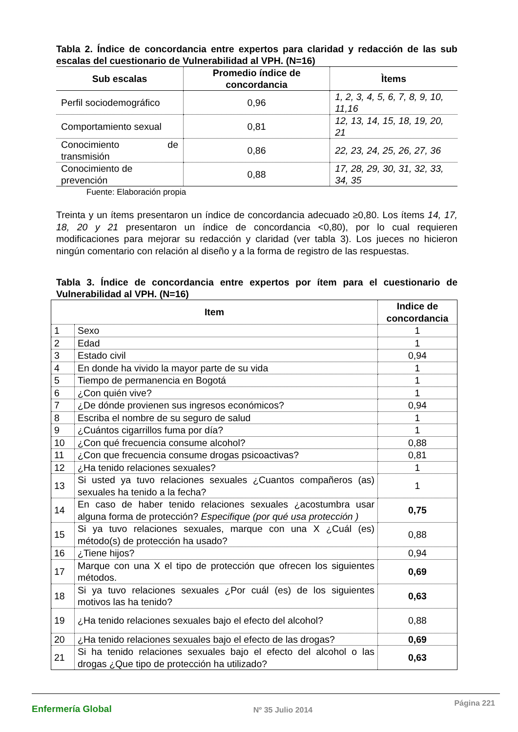Tabla 2. Índice de concordancia entre expertos para claridad y redacción de las sub escalas del cuestionario de Vulnerabilidad al VPH. (N=16)
| Sub escalas | Promedio índice de concordancia | Ìtems |
| --- | --- | --- |
| Perfil sociodemográfico | 0,96 | 1, 2, 3, 4, 5, 6, 7, 8, 9, 10, 11,16 |
| Comportamiento sexual | 0,81 | 12, 13, 14, 15, 18, 19, 20, 21 |
| Conocimiento de transmisión | 0,86 | 22, 23, 24, 25, 26, 27, 36 |
| Conocimiento de prevención | 0,88 | 17, 28, 29, 30, 31, 32, 33, 34, 35 |
Fuente: Elaboración propia
Treinta y un ítems presentaron un índice de concordancia adecuado ≥0,80. Los ítems 14, 17, 18, 20 y 21 presentaron un índice de concordancia <0,80), por lo cual requieren modificaciones para mejorar su redacción y claridad (ver tabla 3). Los jueces no hicieron ningún comentario con relación al diseño y a la forma de registro de las respuestas.
Tabla 3. Índice de concordancia entre expertos por ítem para el cuestionario de Vulnerabilidad al VPH. (N=16)
| Item | | Indice de concordancia |
| --- | --- | --- |
| 1 | Sexo | 1 |
| 2 | Edad | 1 |
| 3 | Estado civil | 0,94 |
| 4 | En donde ha vivido la mayor parte de su vida | 1 |
| 5 | Tiempo de permanencia en Bogotá | 1 |
| 6 | ¿Con quién vive? | 1 |
| 7 | ¿De dónde provienen sus ingresos económicos? | 0,94 |
| 8 | Escriba el nombre de su seguro de salud | 1 |
| 9 | ¿Cuántos cigarrillos fuma por día? | 1 |
| 10 | ¿Con qué frecuencia consume alcohol? | 0,88 |
| 11 | ¿Con que frecuencia consume drogas psicoactivas? | 0,81 |
| 12 | ¿Ha tenido relaciones sexuales? | 1 |
| 13 | Si usted ya tuvo relaciones sexuales ¿Cuantos compañeros (as) sexuales ha tenido a la fecha? | 1 |
| 14 | En caso de haber tenido relaciones sexuales ¿acostumbra usar alguna forma de protección? Especifique (por qué usa protección ) | 0,75 |
| 15 | Si ya tuvo relaciones sexuales, marque con una X ¿Cuál (es) método(s) de protección ha usado? | 0,88 |
| 16 | ¿Tiene hijos? | 0,94 |
| 17 | Marque con una X el tipo de protección que ofrecen los siguientes métodos. | 0,69 |
| 18 | Si ya tuvo relaciones sexuales ¿Por cuál (es) de los siguientes motivos las ha tenido? | 0,63 |
| 19 | ¿Ha tenido relaciones sexuales bajo el efecto del alcohol? | 0,88 |
| 20 | ¿Ha tenido relaciones sexuales bajo el efecto de las drogas? | 0,69 |
| 21 | Si ha tenido relaciones sexuales bajo el efecto del alcohol o las drogas ¿Que tipo de protección ha utilizado? | 0,63 |
Enfermería Global Nº 35 Julio 2014 Página 221